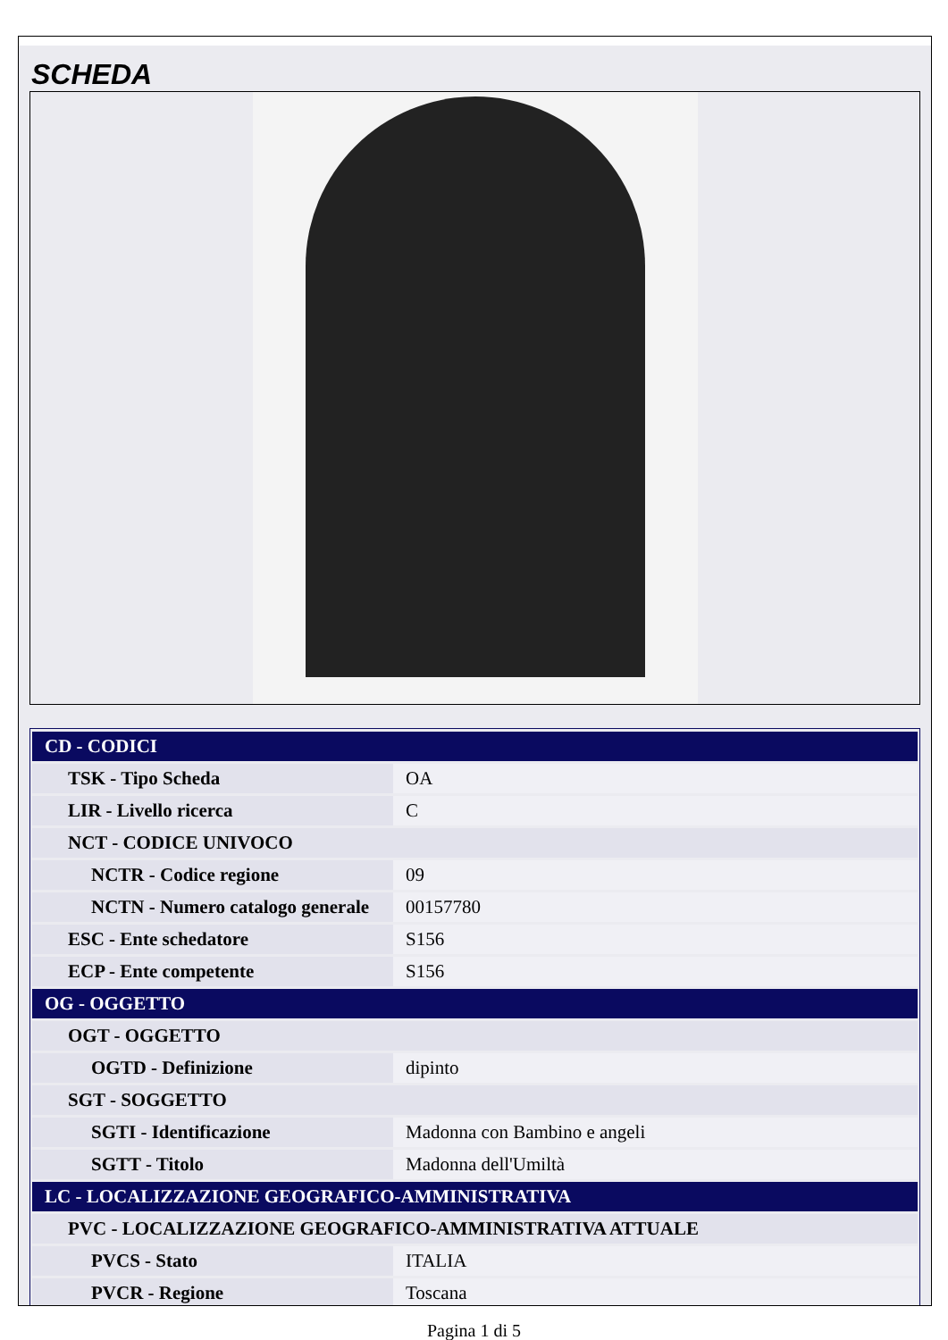SCHEDA
| CD - CODICI | |
| TSK - Tipo Scheda | OA |
| LIR - Livello ricerca | C |
| NCT - CODICE UNIVOCO | |
| NCTR - Codice regione | 09 |
| NCTN - Numero catalogo generale | 00157780 |
| ESC - Ente schedatore | S156 |
| ECP - Ente competente | S156 |
| OG - OGGETTO | |
| OGT - OGGETTO | |
| OGTD - Definizione | dipinto |
| SGT - SOGGETTO | |
| SGTI - Identificazione | Madonna con Bambino e angeli |
| SGTT - Titolo | Madonna dell'Umiltà |
| LC - LOCALIZZAZIONE GEOGRAFICO-AMMINISTRATIVA | |
| PVC - LOCALIZZAZIONE GEOGRAFICO-AMMINISTRATIVA ATTUALE | |
| PVCS - Stato | ITALIA |
| PVCR - Regione | Toscana |
Pagina 1 di 5